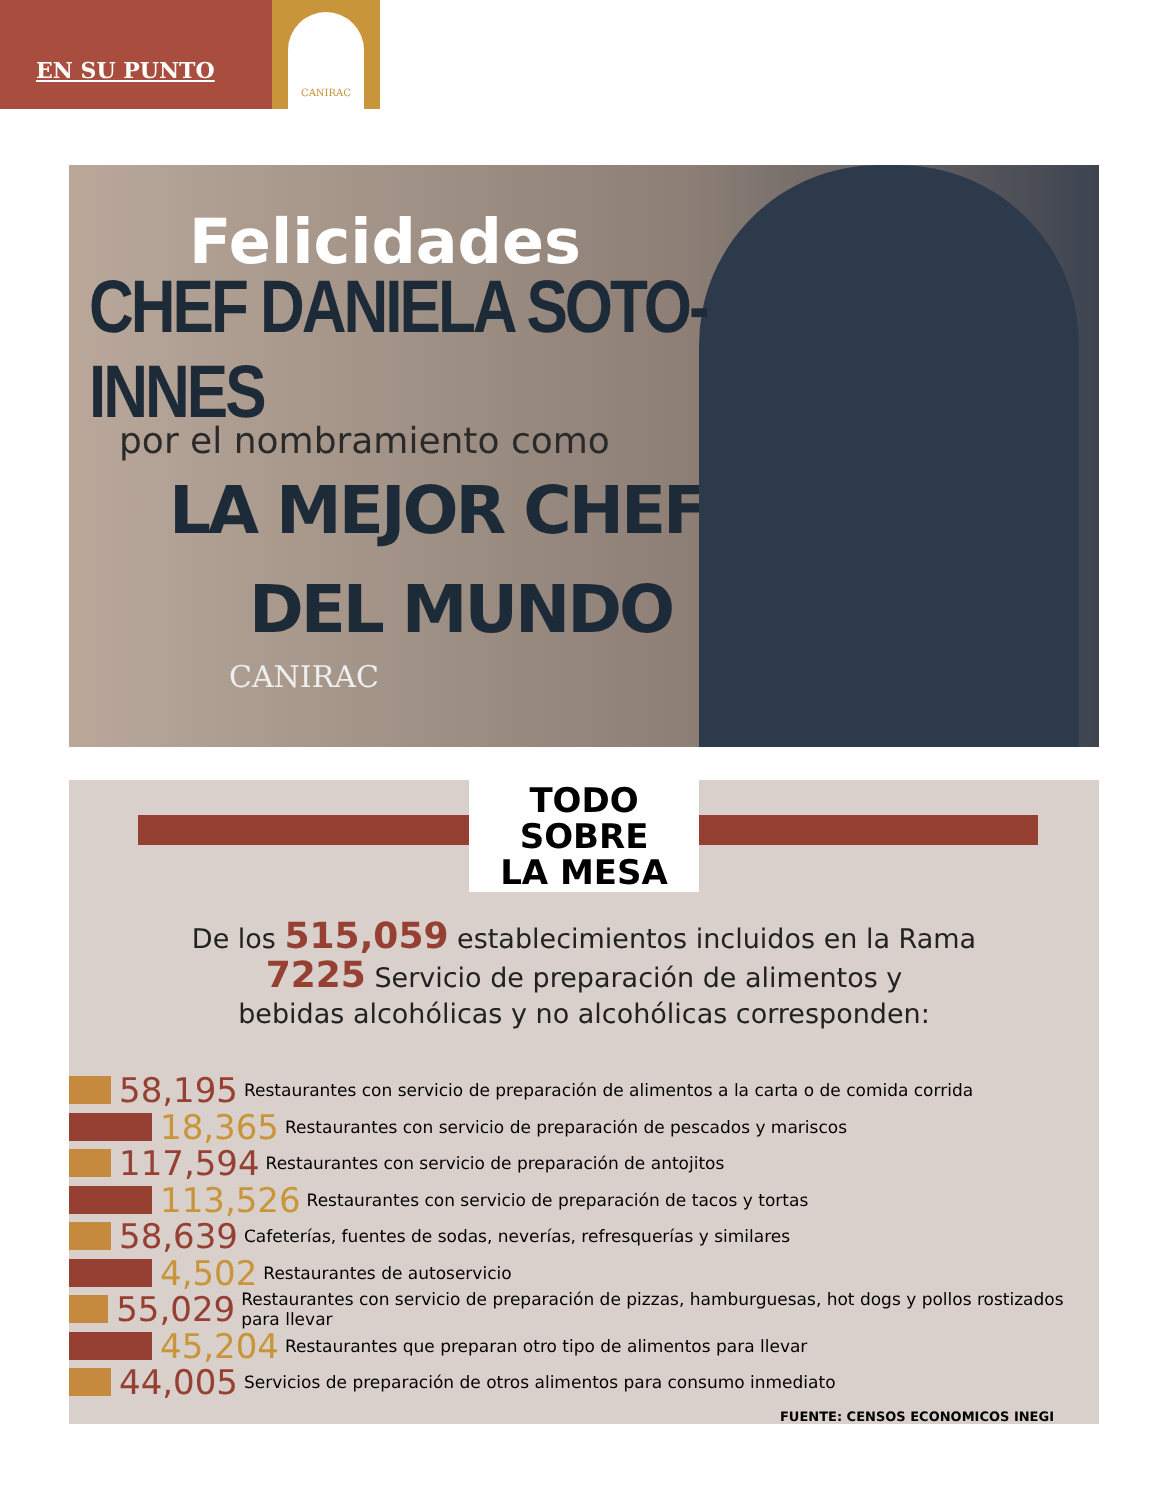EN SU PUNTO
CANIRAC
Felicidades
CHEF DANIELA SOTO-INNES
por el nombramiento como
LA MEJOR CHEF
DEL MUNDO
CANIRAC
TODO
SOBRE
LA MESA
De los 515,059 establecimientos incluidos en la Rama
7225 Servicio de preparación de alimentos y
bebidas alcohólicas y no alcohólicas corresponden:
58,195 Restaurantes con servicio de preparación de alimentos a la carta o de comida corrida
18,365 Restaurantes con servicio de preparación de pescados y mariscos
117,594 Restaurantes con servicio de preparación de antojitos
113,526 Restaurantes con servicio de preparación de tacos y tortas
58,639 Cafeterías, fuentes de sodas, neverías, refresquerías y similares
4,502 Restaurantes de autoservicio
55,029 Restaurantes con servicio de preparación de pizzas, hamburguesas, hot dogs y pollos rostizados para llevar
45,204 Restaurantes que preparan otro tipo de alimentos para llevar
44,005 Servicios de preparación de otros alimentos para consumo inmediato
FUENTE: CENSOS ECONOMICOS INEGI